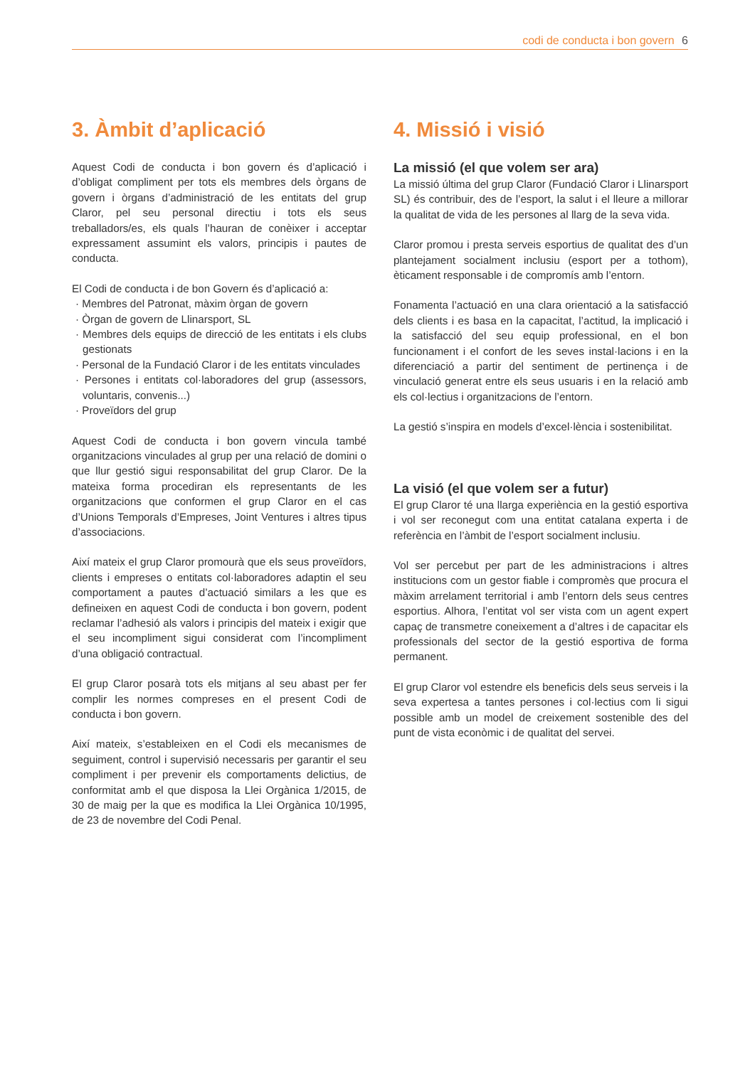codi de conducta i bon govern 6
3. Àmbit d’aplicació
Aquest Codi de conducta i bon govern és d’aplicació i d’obligat compliment per tots els membres dels òrgans de govern i òrgans d’administració de les entitats del grup Claror, pel seu personal directiu i tots els seus treballadors/es, els quals l’hauran de conèixer i acceptar expressament assumint els valors, principis i pautes de conducta.
El Codi de conducta i de bon Govern és d’aplicació a:
· Membres del Patronat, màxim òrgan de govern
· Òrgan de govern de Llinarsport, SL
· Membres dels equips de direcció de les entitats i els clubs gestionats
· Personal de la Fundació Claror i de les entitats vinculades
· Persones i entitats col·laboradores del grup (assessors, voluntaris, convenis...)
· Proveïdors del grup
Aquest Codi de conducta i bon govern vincula també organitzacions vinculades al grup per una relació de domini o que llur gestió sigui responsabilitat del grup Claror. De la mateixa forma procediran els representants de les organitzacions que conformen el grup Claror en el cas d’Unions Temporals d’Empreses, Joint Ventures i altres tipus d’associacions.
Així mateix el grup Claror promourà que els seus proveïdors, clients i empreses o entitats col·laboradores adaptin el seu comportament a pautes d’actuació similars a les que es defineixen en aquest Codi de conducta i bon govern, podent reclamar l’adhesió als valors i principis del mateix i exigir que el seu incompliment sigui considerat com l’incompliment d’una obligació contractual.
El grup Claror posarà tots els mitjans al seu abast per fer complir les normes compreses en el present Codi de conducta i bon govern.
Així mateix, s’estableixen en el Codi els mecanismes de seguiment, control i supervisió necessaris per garantir el seu compliment i per prevenir els comportaments delictius, de conformitat amb el que disposa la Llei Orgànica 1/2015, de 30 de maig per la que es modifica la Llei Orgànica 10/1995, de 23 de novembre del Codi Penal.
4. Missió i visió
La missió (el que volem ser ara)
La missió última del grup Claror (Fundació Claror i Llinarsport SL) és contribuir, des de l’esport, la salut i el lleure a millorar la qualitat de vida de les persones al llarg de la seva vida.
Claror promou i presta serveis esportius de qualitat des d’un plantejament socialment inclusiu (esport per a tothom), èticament responsable i de compromís amb l’entorn.
Fonamenta l’actuació en una clara orientació a la satisfacció dels clients i es basa en la capacitat, l’actitud, la implicació i la satisfacció del seu equip professional, en el bon funcionament i el confort de les seves instal·lacions i en la diferenciació a partir del sentiment de pertinença i de vinculació generat entre els seus usuaris i en la relació amb els col·lectius i organitzacions de l’entorn.
La gestió s’inspira en models d’excel·lència i sostenibilitat.
La visió (el que volem ser a futur)
El grup Claror té una llarga experiència en la gestió esportiva i vol ser reconegut com una entitat catalana experta i de referència en l’àmbit de l’esport socialment inclusiu.
Vol ser percebut per part de les administracions i altres institucions com un gestor fiable i compromès que procura el màxim arrelament territorial i amb l’entorn dels seus centres esportius. Alhora, l’entitat vol ser vista com un agent expert capaç de transmetre coneixement a d’altres i de capacitar els professionals del sector de la gestió esportiva de forma permanent.
El grup Claror vol estendre els beneficis dels seus serveis i la seva expertesa a tantes persones i col·lectius com li sigui possible amb un model de creixement sostenible des del punt de vista econòmic i de qualitat del servei.